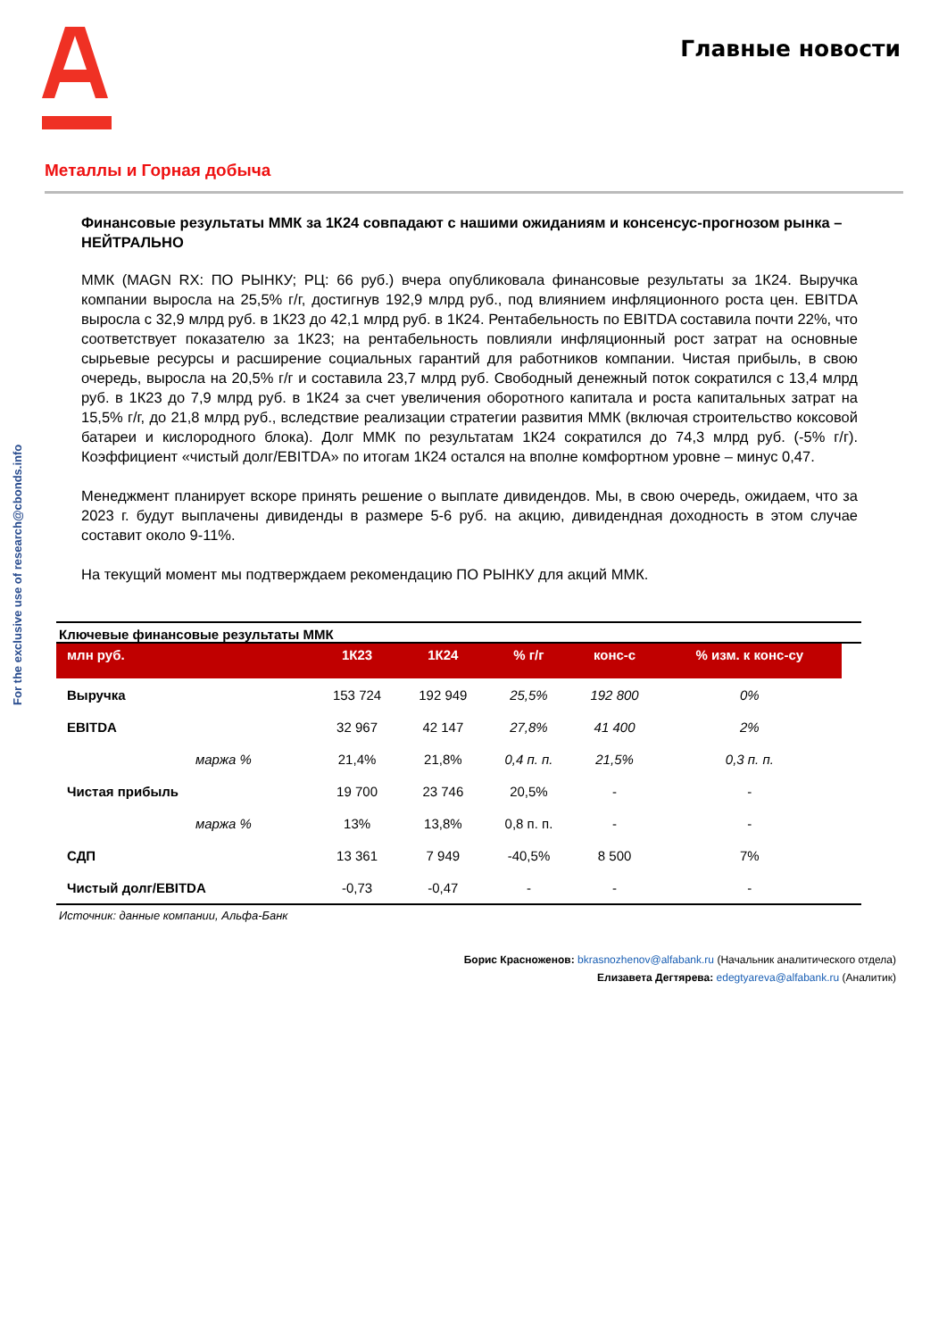Главные новости
For the exclusive use of research@cbonds.info
Металлы и Горная добыча
Финансовые результаты ММК за 1К24 совпадают с нашими ожиданиям и консенсус-прогнозом рынка – НЕЙТРАЛЬНО
ММК (MAGN RX: ПО РЫНКУ; РЦ: 66 руб.) вчера опубликовала финансовые результаты за 1К24. Выручка компании выросла на 25,5% г/г, достигнув 192,9 млрд руб., под влиянием инфляционного роста цен. EBITDA выросла с 32,9 млрд руб. в 1К23 до 42,1 млрд руб. в 1К24. Рентабельность по EBITDA составила почти 22%, что соответствует показателю за 1К23; на рентабельность повлияли инфляционный рост затрат на основные сырьевые ресурсы и расширение социальных гарантий для работников компании. Чистая прибыль, в свою очередь, выросла на 20,5% г/г и составила 23,7 млрд руб. Свободный денежный поток сократился с 13,4 млрд руб. в 1К23 до 7,9 млрд руб. в 1К24 за счет увеличения оборотного капитала и роста капитальных затрат на 15,5% г/г, до 21,8 млрд руб., вследствие реализации стратегии развития ММК (включая строительство коксовой батареи и кислородного блока). Долг ММК по результатам 1К24 сократился до 74,3 млрд руб. (-5% г/г). Коэффициент «чистый долг/EBITDA» по итогам 1К24 остался на вполне комфортном уровне – минус 0,47.
Менеджмент планирует вскоре принять решение о выплате дивидендов. Мы, в свою очередь, ожидаем, что за 2023 г. будут выплачены дивиденды в размере 5-6 руб. на акцию, дивидендная доходность в этом случае составит около 9-11%.
На текущий момент мы подтверждаем рекомендацию ПО РЫНКУ для акций ММК.
Ключевые финансовые результаты ММК
| млн руб. | 1К23 | 1К24 | % г/г | конс-с | % изм. к конс-су |
| --- | --- | --- | --- | --- | --- |
| Выручка | 153 724 | 192 949 | 25,5% | 192 800 | 0% |
| EBITDA | 32 967 | 42 147 | 27,8% | 41 400 | 2% |
| маржа % | 21,4% | 21,8% | 0,4 п. п. | 21,5% | 0,3 п. п. |
| Чистая прибыль | 19 700 | 23 746 | 20,5% | - | - |
| маржа % | 13% | 13,8% | 0,8 п. п. | - | - |
| СДП | 13 361 | 7 949 | -40,5% | 8 500 | 7% |
| Чистый долг/EBITDA | -0,73 | -0,47 | - | - | - |
Источник: данные компании, Альфа-Банк
Борис Красноженов: bkrasnozhenov@alfabank.ru (Начальник аналитического отдела)
Елизавета Дегтярева: edegtyareva@alfabank.ru (Аналитик)